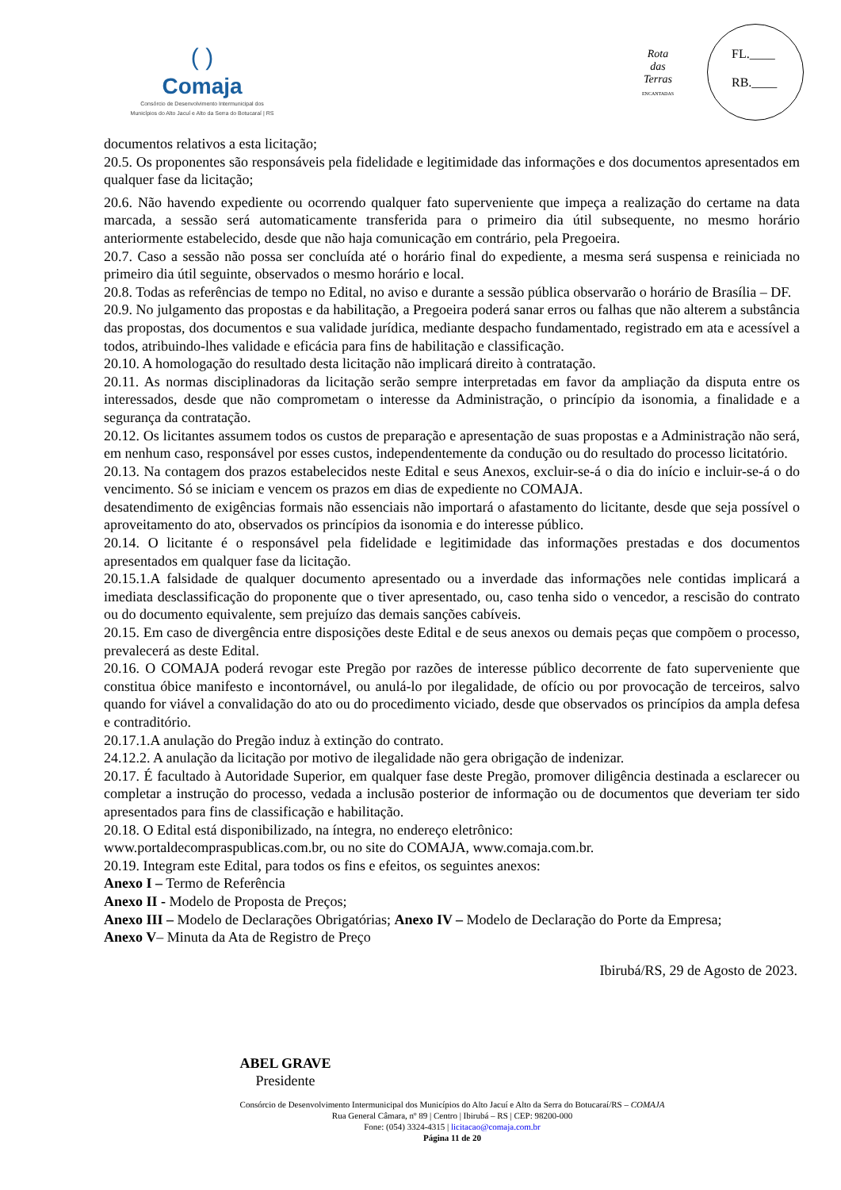( )
Comaja
Consórcio de Desenvolvimento Intermunicipal dos
Municípios do Alto Jacuí e Alto da Serra do Botucaraí | RS
Rota
das
Terras
ENCANTADAS
FL.____
RB.____
documentos relativos a esta licitação;
20.5. Os proponentes são responsáveis pela fidelidade e legitimidade das informações e dos documentos apresentados em qualquer fase da licitação;
20.6. Não havendo expediente ou ocorrendo qualquer fato superveniente que impeça a realização do certame na data marcada, a sessão será automaticamente transferida para o primeiro dia útil subsequente, no mesmo horário anteriormente estabelecido, desde que não haja comunicação em contrário, pela Pregoeira.
20.7. Caso a sessão não possa ser concluída até o horário final do expediente, a mesma será suspensa e reiniciada no primeiro dia útil seguinte, observados o mesmo horário e local.
20.8. Todas as referências de tempo no Edital, no aviso e durante a sessão pública observarão o horário de Brasília – DF.
20.9. No julgamento das propostas e da habilitação, a Pregoeira poderá sanar erros ou falhas que não alterem a substância das propostas, dos documentos e sua validade jurídica, mediante despacho fundamentado, registrado em ata e acessível a todos, atribuindo-lhes validade e eficácia para fins de habilitação e classificação.
20.10. A homologação do resultado desta licitação não implicará direito à contratação.
20.11. As normas disciplinadoras da licitação serão sempre interpretadas em favor da ampliação da disputa entre os interessados, desde que não comprometam o interesse da Administração, o princípio da isonomia, a finalidade e a segurança da contratação.
20.12. Os licitantes assumem todos os custos de preparação e apresentação de suas propostas e a Administração não será, em nenhum caso, responsável por esses custos, independentemente da condução ou do resultado do processo licitatório.
20.13. Na contagem dos prazos estabelecidos neste Edital e seus Anexos, excluir-se-á o dia do início e incluir-se-á o do vencimento. Só se iniciam e vencem os prazos em dias de expediente no COMAJA.
desatendimento de exigências formais não essenciais não importará o afastamento do licitante, desde que seja possível o aproveitamento do ato, observados os princípios da isonomia e do interesse público.
20.14. O licitante é o responsável pela fidelidade e legitimidade das informações prestadas e dos documentos apresentados em qualquer fase da licitação.
20.15.1.A falsidade de qualquer documento apresentado ou a inverdade das informações nele contidas implicará a imediata desclassificação do proponente que o tiver apresentado, ou, caso tenha sido o vencedor, a rescisão do contrato ou do documento equivalente, sem prejuízo das demais sanções cabíveis.
20.15. Em caso de divergência entre disposições deste Edital e de seus anexos ou demais peças que compõem o processo, prevalecerá as deste Edital.
20.16. O COMAJA poderá revogar este Pregão por razões de interesse público decorrente de fato superveniente que constitua óbice manifesto e incontornável, ou anulá-lo por ilegalidade, de ofício ou por provocação de terceiros, salvo quando for viável a convalidação do ato ou do procedimento viciado, desde que observados os princípios da ampla defesa e contraditório.
20.17.1.A anulação do Pregão induz à extinção do contrato.
24.12.2. A anulação da licitação por motivo de ilegalidade não gera obrigação de indenizar.
20.17. É facultado à Autoridade Superior, em qualquer fase deste Pregão, promover diligência destinada a esclarecer ou completar a instrução do processo, vedada a inclusão posterior de informação ou de documentos que deveriam ter sido apresentados para fins de classificação e habilitação.
20.18. O Edital está disponibilizado, na íntegra, no endereço eletrônico:
www.portaldecompraspublicas.com.br, ou no site do COMAJA, www.comaja.com.br.
20.19. Integram este Edital, para todos os fins e efeitos, os seguintes anexos:
Anexo I – Termo de Referência
Anexo II - Modelo de Proposta de Preços;
Anexo III – Modelo de Declarações Obrigatórias; Anexo IV – Modelo de Declaração do Porte da Empresa;
Anexo V– Minuta da Ata de Registro de Preço
Ibirubá/RS, 29 de Agosto de 2023.
ABEL GRAVE
Presidente
Consórcio de Desenvolvimento Intermunicipal dos Municípios do Alto Jacuí e Alto da Serra do Botucaraí/RS – COMAJA
Rua General Câmara, nº 89 | Centro | Ibirubá – RS | CEP: 98200-000
Fone: (054) 3324-4315 | licitacao@comaja.com.br
Página 11 de 20